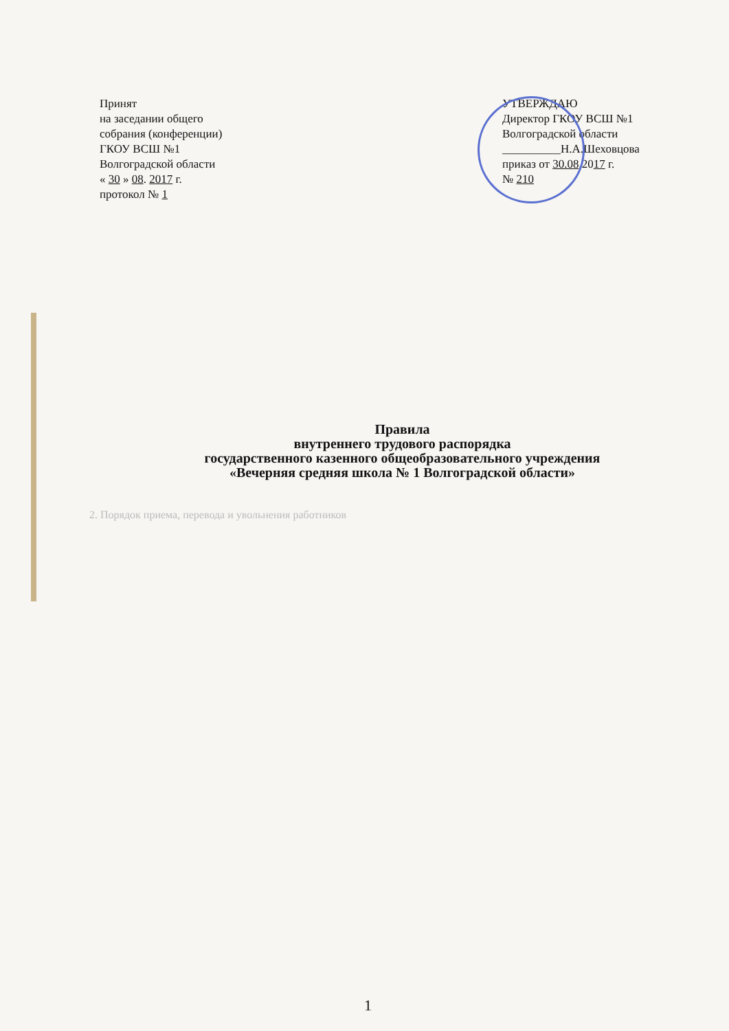Принят
на заседании общего
собрания (конференции)
ГКОУ ВСШ №1
Волгоградской области
« 30 » 08. 2017 г.
протокол № 1
УТВЕРЖДАЮ
Директор ГКОУ ВСШ №1
Волгоградской области
__________Н.А.Шеховцова
приказ от 30.08.2017 г.
№ 210
Правила
внутреннего трудового распорядка
государственного казенного общеобразовательного учреждения
«Вечерняя средняя школа № 1 Волгоградской области»
2. Порядок приема, перевода и увольнения работников
1